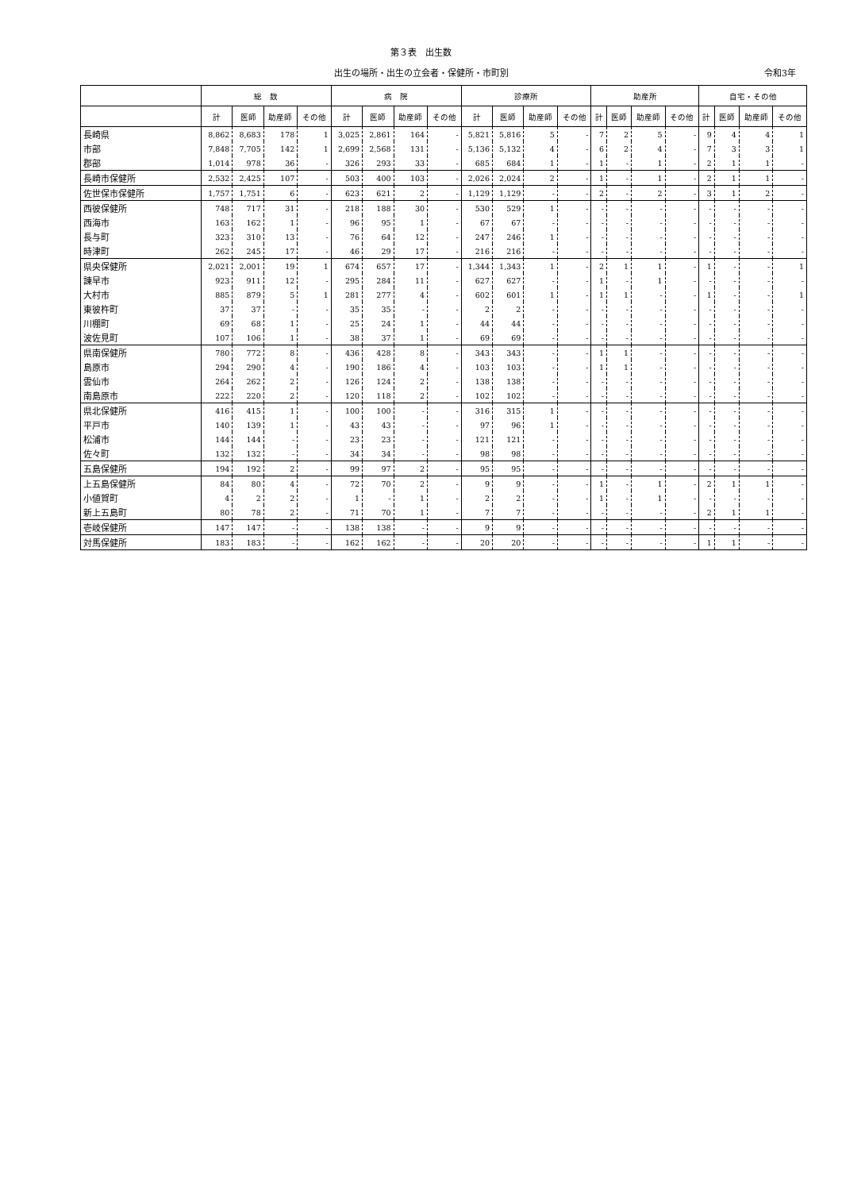第３表　出生数
出生の場所・出生の立会者・保健所・市町別 令和3年
| | 総 数 | | | | 病 院 | | | | 診療所 | | | | 助産所 | | | | 自宅・その他 | | | |
| --- | --- | --- | --- | --- | --- | --- | --- | --- | --- | --- | --- | --- | --- | --- | --- | --- | --- | --- | --- | --- |
| | 計 | 医師 | 助産師 | その他 | 計 | 医師 | 助産師 | その他 | 計 | 医師 | 助産師 | その他 | 計 | 医師 | 助産師 | その他 | 計 | 医師 | 助産師 | その他 |
| 長崎県 | 8,862 | 8,683 | 178 | 1 | 3,025 | 2,861 | 164 | - | 5,821 | 5,816 | 5 | - | 7 | 2 | 5 | - | 9 | 4 | 4 | 1 |
| 市部 | 7,848 | 7,705 | 142 | 1 | 2,699 | 2,568 | 131 | - | 5,136 | 5,132 | 4 | - | 6 | 2 | 4 | - | 7 | 3 | 3 | 1 |
| 郡部 | 1,014 | 978 | 36 | - | 326 | 293 | 33 | - | 685 | 684 | 1 | - | 1 | - | 1 | - | 2 | 1 | 1 | - |
| 長崎市保健所 | 2,532 | 2,425 | 107 | - | 503 | 400 | 103 | - | 2,026 | 2,024 | 2 | - | 1 | - | 1 | - | 2 | 1 | 1 | - |
| 佐世保市保健所 | 1,757 | 1,751 | 6 | - | 623 | 621 | 2 | - | 1,129 | 1,129 | - | - | 2 | - | 2 | - | 3 | 1 | 2 | - |
| 西彼保健所 | 748 | 717 | 31 | - | 218 | 188 | 30 | - | 530 | 529 | 1 | - | - | - | - | - | - | - | - | - |
| 西海市 | 163 | 162 | 1 | - | 96 | 95 | 1 | - | 67 | 67 | - | - | - | - | - | - | - | - | - | - |
| 長与町 | 323 | 310 | 13 | - | 76 | 64 | 12 | - | 247 | 246 | 1 | - | - | - | - | - | - | - | - | - |
| 時津町 | 262 | 245 | 17 | - | 46 | 29 | 17 | - | 216 | 216 | - | - | - | - | - | - | - | - | - | - |
| 県央保健所 | 2,021 | 2,001 | 19 | 1 | 674 | 657 | 17 | - | 1,344 | 1,343 | 1 | - | 2 | 1 | 1 | - | 1 | - | - | 1 |
| 諫早市 | 923 | 911 | 12 | - | 295 | 284 | 11 | - | 627 | 627 | - | - | 1 | - | 1 | - | - | - | - | - |
| 大村市 | 885 | 879 | 5 | 1 | 281 | 277 | 4 | - | 602 | 601 | 1 | - | 1 | 1 | - | - | 1 | - | - | 1 |
| 東彼杵町 | 37 | 37 | - | - | 35 | 35 | - | - | 2 | 2 | - | - | - | - | - | - | - | - | - | - |
| 川棚町 | 69 | 68 | 1 | - | 25 | 24 | 1 | - | 44 | 44 | - | - | - | - | - | - | - | - | - | - |
| 波佐見町 | 107 | 106 | 1 | - | 38 | 37 | 1 | - | 69 | 69 | - | - | - | - | - | - | - | - | - | - |
| 県南保健所 | 780 | 772 | 8 | - | 436 | 428 | 8 | - | 343 | 343 | - | - | 1 | 1 | - | - | - | - | - | - |
| 島原市 | 294 | 290 | 4 | - | 190 | 186 | 4 | - | 103 | 103 | - | - | 1 | 1 | - | - | - | - | - | - |
| 雲仙市 | 264 | 262 | 2 | - | 126 | 124 | 2 | - | 138 | 138 | - | - | - | - | - | - | - | - | - | - |
| 南島原市 | 222 | 220 | 2 | - | 120 | 118 | 2 | - | 102 | 102 | - | - | - | - | - | - | - | - | - | - |
| 県北保健所 | 416 | 415 | 1 | - | 100 | 100 | - | - | 316 | 315 | 1 | - | - | - | - | - | - | - | - | - |
| 平戸市 | 140 | 139 | 1 | - | 43 | 43 | - | - | 97 | 96 | 1 | - | - | - | - | - | - | - | - | - |
| 松浦市 | 144 | 144 | - | - | 23 | 23 | - | - | 121 | 121 | - | - | - | - | - | - | - | - | - | - |
| 佐々町 | 132 | 132 | - | - | 34 | 34 | - | - | 98 | 98 | - | - | - | - | - | - | - | - | - | - |
| 五島保健所 | 194 | 192 | 2 | - | 99 | 97 | 2 | - | 95 | 95 | - | - | - | - | - | - | - | - | - | - |
| 上五島保健所 | 84 | 80 | 4 | - | 72 | 70 | 2 | - | 9 | 9 | - | - | 1 | - | 1 | - | 2 | 1 | 1 | - |
| 小値賀町 | 4 | 2 | 2 | - | 1 | - | 1 | - | 2 | 2 | - | - | 1 | - | 1 | - | - | - | - | - |
| 新上五島町 | 80 | 78 | 2 | - | 71 | 70 | 1 | - | 7 | 7 | - | - | - | - | - | - | 2 | 1 | 1 | - |
| 壱岐保健所 | 147 | 147 | - | - | 138 | 138 | - | - | 9 | 9 | - | - | - | - | - | - | - | - | - | - |
| 対馬保健所 | 183 | 183 | - | - | 162 | 162 | - | - | 20 | 20 | - | - | - | - | - | - | 1 | 1 | - | - |